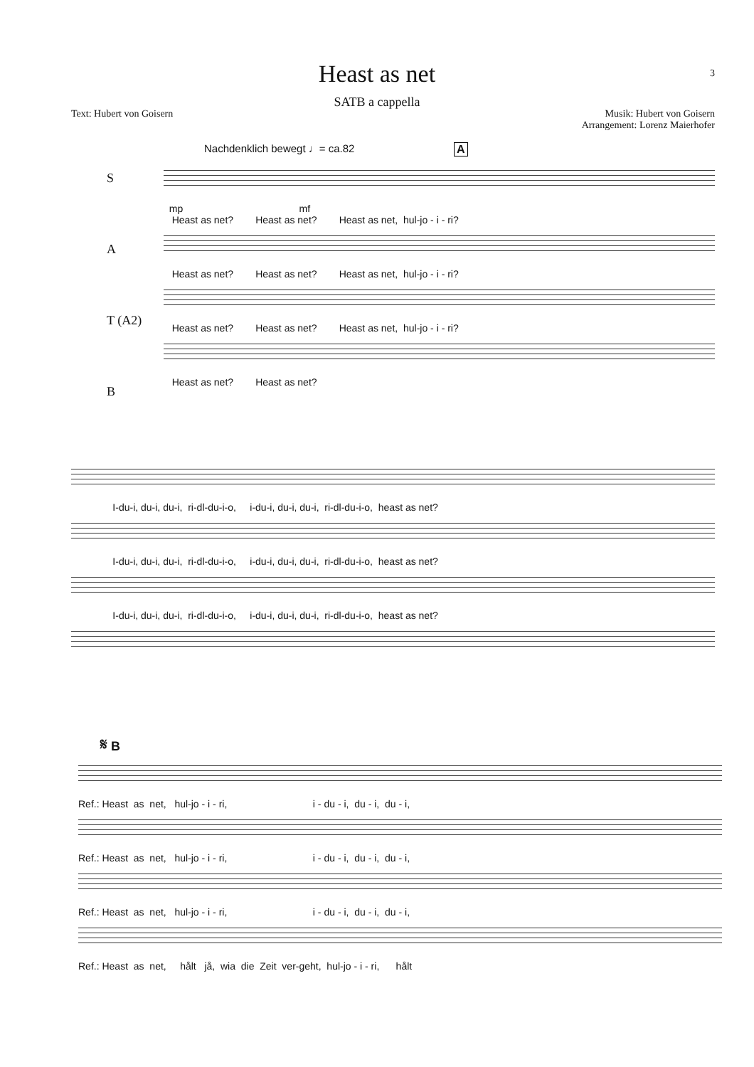Heast as net 3
SATB a cappella
Text: Hubert von Goisern
Musik: Hubert von Goisern
Arrangement: Lorenz Maierhofer
Nachdenklich bewegt ♩= ca.82 A
S
mp mf Heast as net? Heast as net? Heast as net, hul-jo - i - ri?
A
Heast as net? Heast as net? Heast as net, hul-jo - i - ri?
T (A2)
Heast as net? Heast as net? Heast as net, hul-jo - i - ri?
B
Heast as net? Heast as net?
I-du-i, du-i, du-i, ri-dl-du-i-o, i-du-i, du-i, du-i, ri-dl-du-i-o, heast as net?
I-du-i, du-i, du-i, ri-dl-du-i-o, i-du-i, du-i, du-i, ri-dl-du-i-o, heast as net?
I-du-i, du-i, du-i, ri-dl-du-i-o, i-du-i, du-i, du-i, ri-dl-du-i-o, heast as net?
𝄋 B
Ref.: Heast as net, hul-jo - i - ri, i - du - i, du - i, du - i,
Ref.: Heast as net, hul-jo - i - ri, i - du - i, du - i, du - i,
Ref.: Heast as net, hul-jo - i - ri, i - du - i, du - i, du - i,
Ref.: Heast as net, hålt jå, wia die Zeit ver-geht, hul-jo - i - ri, hålt